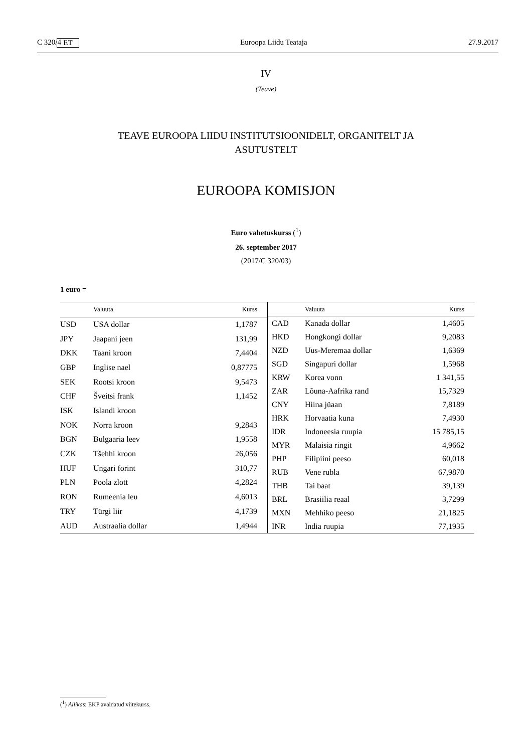C 320/4 ET Euroopa Liidu Teataja 27.9.2017
IV
(Teave)
TEAVE EUROOPA LIIDU INSTITUTSIOONIDELT, ORGANITELT JA
ASUTUSTELT
EUROOPA KOMISJON
Euro vahetuskurss (<sup>1</sup>)
26. september 2017
(2017/C 320/03)
1 euro =
| | Valuuta | Kurss |
| --- | --- | --- |
| USD | USA dollar | 1,1787 |
| JPY | Jaapani jeen | 131,99 |
| DKK | Taani kroon | 7,4404 |
| GBP | Inglise nael | 0,87775 |
| SEK | Rootsi kroon | 9,5473 |
| CHF | Šveitsi frank | 1,1452 |
| ISK | Islandi kroon | |
| NOK | Norra kroon | 9,2843 |
| BGN | Bulgaaria leev | 1,9558 |
| CZK | Tšehhi kroon | 26,056 |
| HUF | Ungari forint | 310,77 |
| PLN | Poola zlott | 4,2824 |
| RON | Rumeenia leu | 4,6013 |
| TRY | Türgi liir | 4,1739 |
| AUD | Austraalia dollar | 1,4944 |
| | Valuuta | Kurss |
| --- | --- | --- |
| CAD | Kanada dollar | 1,4605 |
| HKD | Hongkongi dollar | 9,2083 |
| NZD | Uus-Meremaa dollar | 1,6369 |
| SGD | Singapuri dollar | 1,5968 |
| KRW | Korea vonn | 1 341,55 |
| ZAR | Lõuna-Aafrika rand | 15,7329 |
| CNY | Hiina jüaan | 7,8189 |
| HRK | Horvaatia kuna | 7,4930 |
| IDR | Indoneesia ruupia | 15 785,15 |
| MYR | Malaisia ringit | 4,9662 |
| PHP | Filipiini peeso | 60,018 |
| RUB | Vene rubla | 67,9870 |
| THB | Tai baat | 39,139 |
| BRL | Brasiilia reaal | 3,7299 |
| MXN | Mehhiko peeso | 21,1825 |
| INR | India ruupia | 77,1935 |
(<sup>1</sup>) Allikas: EKP avaldatud viitekurss.